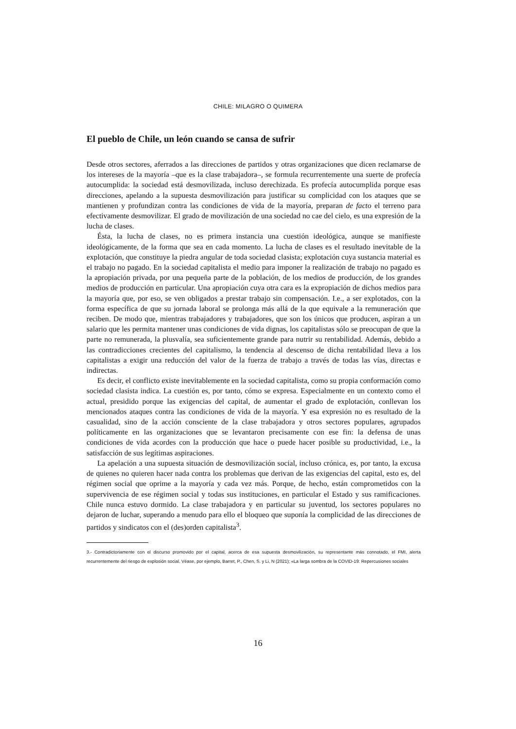CHILE: MILAGRO O QUIMERA
El pueblo de Chile, un león cuando se cansa de sufrir
Desde otros sectores, aferrados a las direcciones de partidos y otras organizaciones que dicen reclamarse de los intereses de la mayoría –que es la clase trabajadora–, se formula recurrentemente una suerte de profecía autocumplida: la sociedad está desmovilizada, incluso derechizada. Es profecía autocumplida porque esas direcciones, apelando a la supuesta desmovilización para justificar su complicidad con los ataques que se mantienen y profundizan contra las condiciones de vida de la mayoría, preparan de facto el terreno para efectivamente desmovilizar. El grado de movilización de una sociedad no cae del cielo, es una expresión de la lucha de clases.
Ésta, la lucha de clases, no es primera instancia una cuestión ideológica, aunque se manifieste ideológicamente, de la forma que sea en cada momento. La lucha de clases es el resultado inevitable de la explotación, que constituye la piedra angular de toda sociedad clasista; explotación cuya sustancia material es el trabajo no pagado. En la sociedad capitalista el medio para imponer la realización de trabajo no pagado es la apropiación privada, por una pequeña parte de la población, de los medios de producción, de los grandes medios de producción en particular. Una apropiación cuya otra cara es la expropiación de dichos medios para la mayoría que, por eso, se ven obligados a prestar trabajo sin compensación. I.e., a ser explotados, con la forma específica de que su jornada laboral se prolonga más allá de la que equivale a la remuneración que reciben. De modo que, mientras trabajadores y trabajadores, que son los únicos que producen, aspiran a un salario que les permita mantener unas condiciones de vida dignas, los capitalistas sólo se preocupan de que la parte no remunerada, la plusvalía, sea suficientemente grande para nutrir su rentabilidad. Además, debido a las contradicciones crecientes del capitalismo, la tendencia al descenso de dicha rentabilidad lleva a los capitalistas a exigir una reducción del valor de la fuerza de trabajo a través de todas las vías, directas e indirectas.
Es decir, el conflicto existe inevitablemente en la sociedad capitalista, como su propia conformación como sociedad clasista indica. La cuestión es, por tanto, cómo se expresa. Especialmente en un contexto como el actual, presidido porque las exigencias del capital, de aumentar el grado de explotación, conllevan los mencionados ataques contra las condiciones de vida de la mayoría. Y esa expresión no es resultado de la casualidad, sino de la acción consciente de la clase trabajadora y otros sectores populares, agrupados políticamente en las organizaciones que se levantaron precisamente con ese fin: la defensa de unas condiciones de vida acordes con la producción que hace o puede hacer posible su productividad, i.e., la satisfacción de sus legítimas aspiraciones.
La apelación a una supuesta situación de desmovilización social, incluso crónica, es, por tanto, la excusa de quienes no quieren hacer nada contra los problemas que derivan de las exigencias del capital, esto es, del régimen social que oprime a la mayoría y cada vez más. Porque, de hecho, están comprometidos con la supervivencia de ese régimen social y todas sus instituciones, en particular el Estado y sus ramificaciones. Chile nunca estuvo dormido. La clase trabajadora y en particular su juventud, los sectores populares no dejaron de luchar, superando a menudo para ello el bloqueo que suponía la complicidad de las direcciones de partidos y sindicatos con el (des)orden capitalista<sup>3</sup>.
3.- Contradictoriamente con el discurso promovido por el capital, acerca de esa supuesta desmovilización, su representante más connotado, el FMI, alerta recurrentemente del riesgo de explosión social. Véase, por ejemplo, Barret, P., Chen, S. y Li, N (2021); «La larga sombra de la COVID-19: Repercusiones sociales
16